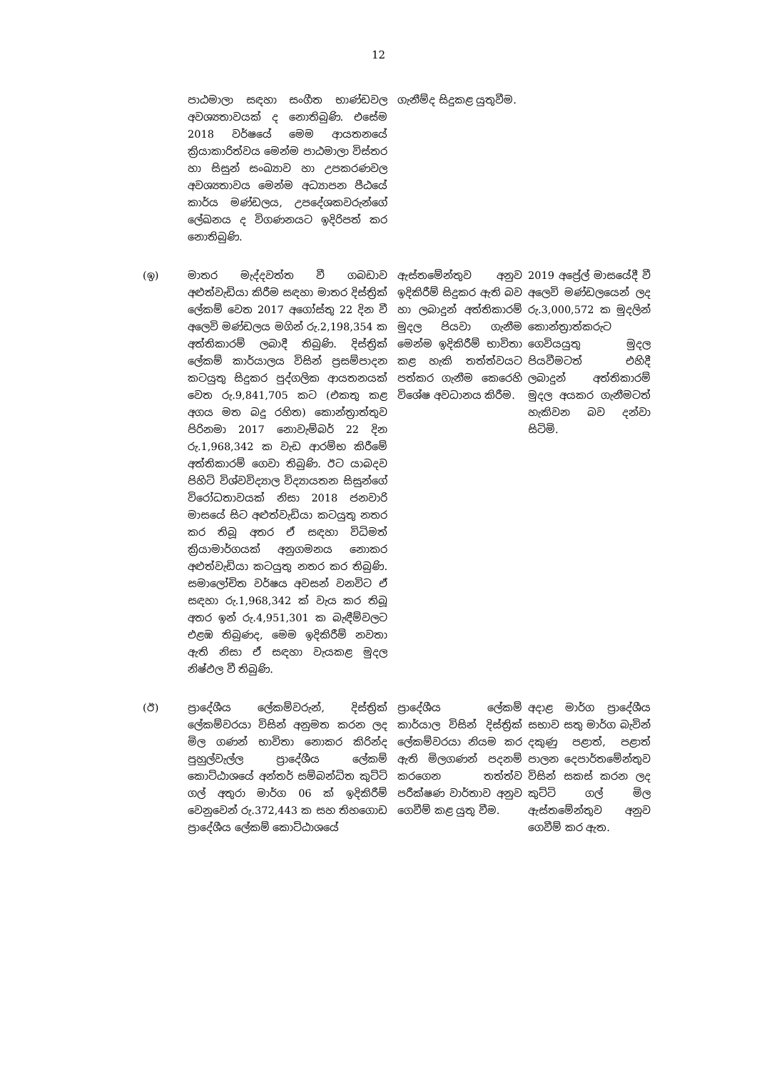12
| | පාඨමාලා සඳහා සංගීත භාණ්ඩවල අවශ්‍යතාවයක් ද නොතිබුණි. එසේම 2018 වර්ෂයේ මෙම ආයතනයේ ක්‍රියාකාරිත්වය මෙන්ම පාඨමාලා විස්තර හා සිසුන් සංඛ්‍යාව හා උපකරණවල අවශ්‍යතාවය මෙන්ම අධ්‍යාපන පීඨයේ කාර්ය මණ්ඩලය, උපදේශකවරුන්ගේ ලේඛනය ද විගණනයට ඉදිරිපත් කර නොතිබුණි. | ගැනීම්ද සිදුකළ යුතුවීම. | |
| (ඉ) | මාතර මැද්දවත්ත වී ගබඩාව අළුත්වැඩියා කිරීම සඳහා මාතර දිස්ත්‍රික් ලේකම් වෙත 2017 අගෝස්තු 22 දින වී අලෙවි මණ්ඩලය මගින් රු.2,198,354 ක අත්තිකාරම් ලබාදී තිබුණි. දිස්ත්‍රික් ලේකම් කාර්යාලය විසින් ප්‍රසම්පාදන කටයුතු සිදුකර පුද්ගලික ආයතනයක් වෙත රු.9,841,705 කට (එකතු කළ අගය මත බදු රහිත) කොන්ත්‍රාත්තුව පිරිනමා 2017 නොවැම්බර් 22 දින රු.1,968,342 ක වැඩ ආරම්භ කිරීමේ අත්තිකාරම් ගෙවා තිබුණි. ඊට යාබදව පිහිටි විශ්වවිද්‍යාල විද්‍යායතන සිසුන්ගේ විරෝධතාවයක් නිසා 2018 ජනවාරි මාසයේ සිට අළුත්වැඩියා කටයුතු නතර කර තිබූ අතර ඒ සඳහා විධිමත් ක්‍රියාමාර්ගයක් අනුගමනය නොකර අළුත්වැඩියා කටයුතු නතර කර තිබුණි. සමාලෝචිත වර්ෂය අවසන් වනවිට ඒ සඳහා රු.1,968,342 ක් වැය කර තිබූ අතර ඉන් රු.4,951,301 ක බැඳීම්වලට එළඹ තිබුණද, මෙම ඉදිකිරීම් නවතා ඇති නිසා ඒ සඳහා වැයකළ මුදල නිෂ්ඵල වී තිබුණි. | ඇස්තමේන්තුව අනුව ඉදිකිරීම් සිදුකර ඇති බව හා ලබාදුන් අත්තිකාරම් මුදල පියවා ගැනීම මෙන්ම ඉදිකිරීම් භාවිතා කළ හැකි තත්ත්වයට පත්කර ගැනීම කෙරෙහි විශේෂ අවධානය කිරීම. | 2019 අප්‍රේල් මාසයේදී වී අලෙවි මණ්ඩලයෙන් ලද රු.3,000,572 ක මුදලින් කොන්ත්‍රාත්කරුට ගෙවියයුතු මුදල පියවීමටත් එහිදී ලබාදුන් අත්තිකාරම් මුදල අයකර ගැනීමටත් හැකිවන බව දන්වා සිටිමි. |
| (ඊ) | ප්‍රාදේශීය ලේකම්වරුන්, දිස්ත්‍රික් ලේකම්වරයා විසින් අනුමත කරන ලද මිල ගණන් භාවිතා නොකර කිරින්ද පුහුල්වැල්ල ප්‍රාදේශීය ලේකම් කොට්ඨාශයේ අන්තර් සම්බන්ධිත කුට්ටි ගල් අතුරා මාර්ග 06 ක් ඉදිකිරීම් වෙනුවෙන් රු.372,443 ක සහ තිහගොඩ ප්‍රාදේශීය ලේකම් කොට්ඨාශයේ | ප්‍රාදේශීය ලේකම් කාර්යාල විසින් දිස්ත්‍රික් ලේකම්වරයා නියම කර ඇති මිලගණන් පදනම් කරගෙන තත්ත්ව පරීක්ෂණ වාර්තාව අනුව ගෙවීම් කළ යුතු වීම. | අදාළ මාර්ග ප්‍රාදේශීය සභාව සතු මාර්ග බැවින් දකුණු පළාත්, පළාත් පාලන දෙපාර්තමේන්තුව විසින් සකස් කරන ලද කුට්ටි ගල් මිල ඇස්තමේන්තුව අනුව ගෙවීම් කර ඇත. |